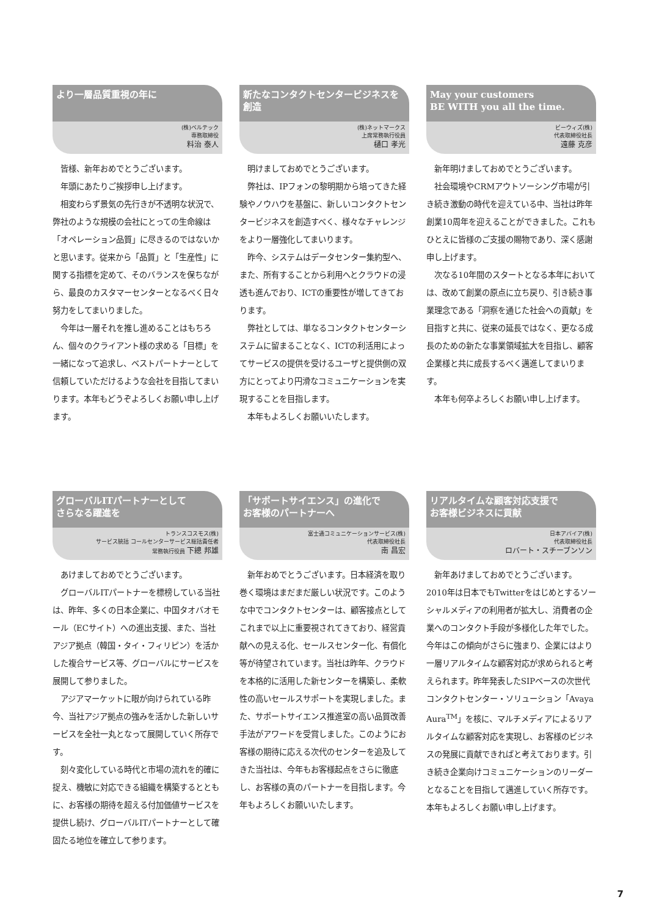より一層品質重視の年に
(株)ベルテック
専務取締役
料治 泰人
皆様、新年おめでとうございます。
年頭にあたりご挨拶申し上げます。
相変わらず景気の先行きが不透明な状況で、弊社のような規模の会社にとっての生命線は「オペレーション品質」に尽きるのではないかと思います。従来から「品質」と「生産性」に関する指標を定めて、そのバランスを保ちながら、最良のカスタマーセンターとなるべく日々努力をしてまいりました。
今年は一層それを推し進めることはもちろん、個々のクライアント様の求める「目標」を一緒になって追求し、ベストパートナーとして信頼していただけるような会社を目指してまいります。本年もどうぞよろしくお願い申し上げます。
新たなコンタクトセンタービジネスを創造
(株)ネットマークス
上席常務執行役員
樋口 孝光
明けましておめでとうございます。
弊社は、IPフォンの黎明期から培ってきた経験やノウハウを基盤に、新しいコンタクトセンタービジネスを創造すべく、様々なチャレンジをより一層強化してまいります。
昨今、システムはデータセンター集約型へ、また、所有することから利用へとクラウドの浸透も進んでおり、ICTの重要性が増してきております。
弊社としては、単なるコンタクトセンターシステムに留まることなく、ICTの利活用によってサービスの提供を受けるユーザと提供側の双方にとってより円滑なコミュニケーションを実現することを目指します。
本年もよろしくお願いいたします。
May your customers
BE WITH you all the time.
ビーウィズ(株)
代表取締役社長
遠藤 克彦
新年明けましておめでとうございます。
社会環境やCRMアウトソーシング市場が引き続き激動の時代を迎えている中、当社は昨年創業10周年を迎えることができました。これもひとえに皆様のご支援の賜物であり、深く感謝申し上げます。
次なる10年間のスタートとなる本年においては、改めて創業の原点に立ち戻り、引き続き事業理念である「洞察を通じた社会への貢献」を目指すと共に、従来の延長ではなく、更なる成長のための新たな事業領域拡大を目指し、顧客企業様と共に成長するべく邁進してまいります。
本年も何卒よろしくお願い申し上げます。
グローバルITパートナーとして
さらなる躍進を
トランスコスモス(株)
サービス統括 コールセンターサービス総括責任者
常務執行役員 下總 邦雄
あけましておめでとうございます。
グローバルITパートナーを標榜している当社は、昨年、多くの日本企業に、中国タオバオモール（ECサイト）への進出支援、また、当社アジア拠点（韓国・タイ・フィリピン）を活かした複合サービス等、グローバルにサービスを展開して参りました。
アジアマーケットに眼が向けられている昨今、当社アジア拠点の強みを活かした新しいサービスを全社一丸となって展開していく所存です。
刻々変化している時代と市場の流れを的確に捉え、機敏に対応できる組織を構築するとともに、お客様の期待を超える付加価値サービスを提供し続け、グローバルITパートナーとして確固たる地位を確立して参ります。
「サポートサイエンス」の進化で
お客様のパートナーへ
富士通コミュニケーションサービス(株)
代表取締役社長
南 昌宏
新年おめでとうございます。日本経済を取り巻く環境はまだまだ厳しい状況です。このような中でコンタクトセンターは、顧客接点としてこれまで以上に重要視されてきており、経営貢献への見える化、セールスセンター化、有償化等が待望されています。当社は昨年、クラウドを本格的に活用した新センターを構築し、柔軟性の高いセールスサポートを実現しました。また、サポートサイエンス推進室の高い品質改善手法がアワードを受賞しました。このようにお客様の期待に応える次代のセンターを追及してきた当社は、今年もお客様起点をさらに徹底し、お客様の真のパートナーを目指します。今年もよろしくお願いいたします。
リアルタイムな顧客対応支援で
お客様ビジネスに貢献
日本アバイア(株)
代表取締役社長
ロバート・スチーブンソン
新年あけましておめでとうございます。2010年は日本でもTwitterをはじめとするソーシャルメディアの利用者が拡大し、消費者の企業へのコンタクト手段が多様化した年でした。今年はこの傾向がさらに強まり、企業にはより一層リアルタイムな顧客対応が求められると考えられます。昨年発表したSIPベースの次世代コンタクトセンター・ソリューション「Avaya Aura<sup>TM</sup>」を核に、マルチメディアによるリアルタイムな顧客対応を実現し、お客様のビジネスの発展に貢献できればと考えております。引き続き企業向けコミュニケーションのリーダーとなることを目指して邁進していく所存です。本年もよろしくお願い申し上げます。
7